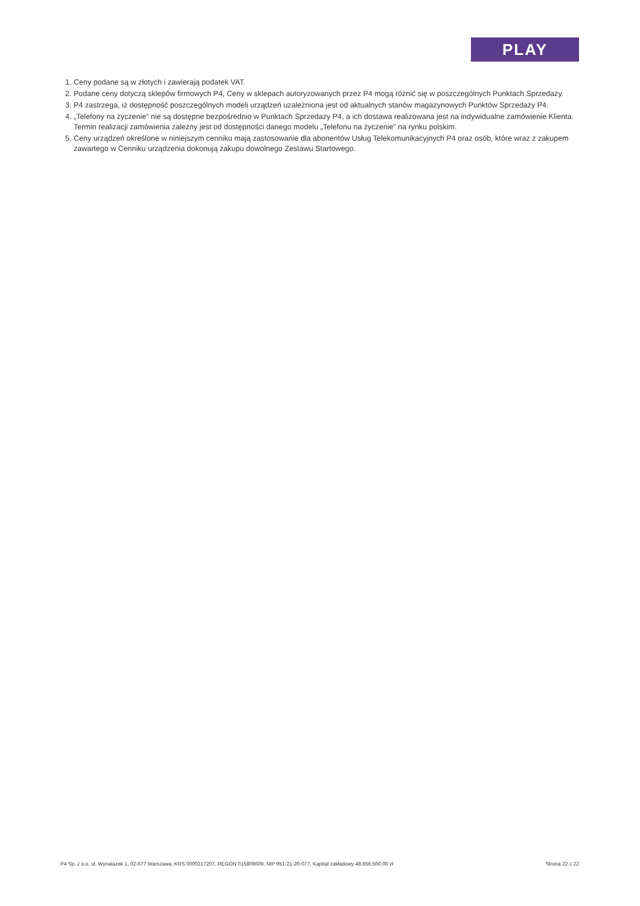PLAY
1. Ceny podane są w złotych i zawierają podatek VAT.
2. Podane ceny dotyczą sklepów firmowych P4, Ceny w sklepach autoryzowanych przez P4 mogą różnić się w poszczególnych Punktach Sprzedaży.
3. P4 zastrzega, iż dostępność poszczególnych modeli urządzeń uzależniona jest od aktualnych stanów magazynowych Punktów Sprzedaży P4.
4. „Telefony na życzenie” nie są dostępne bezpośrednio w Punktach Sprzedaży P4, a ich dostawa realizowana jest na indywidualne zamówienie Klienta. Termin realizacji zamówienia zależny jest od dostępności danego modelu „Telefonu na życzenie” na rynku polskim.
5. Ceny urządzeń określone w niniejszym cenniku mają zastosowanie dla abonentów Usług Telekomunikacyjnych P4 oraz osób, które wraz z zakupem zawartego w Cenniku urządzenia dokonują zakupu dowolnego Zestawu Startowego.
P4 Sp. z o.o. ul. Wynalazek 1, 02-677 Warszawa, KRS 0000217207, REGON 015808609, NIP 951-21-20-077, Kapitał zakładowy 48.856.500,00 zł Strona 22 z 22